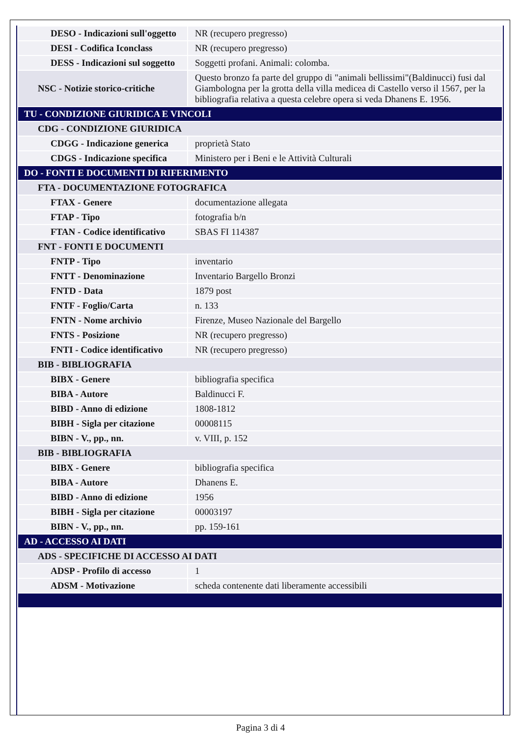| DESO - Indicazioni sull'oggetto | NR (recupero pregresso) |
| DESI - Codifica Iconclass | NR (recupero pregresso) |
| DESS - Indicazioni sul soggetto | Soggetti profani. Animali: colomba. |
| NSC - Notizie storico-critiche | Questo bronzo fa parte del gruppo di "animali bellissimi"(Baldinucci) fusi dal Giambologna per la grotta della villa medicea di Castello verso il 1567, per la bibliografia relativa a questa celebre opera si veda Dhanens E. 1956. |
| TU - CONDIZIONE GIURIDICA E VINCOLI | |
| CDG - CONDIZIONE GIURIDICA | |
| CDGG - Indicazione generica | proprietà Stato |
| CDGS - Indicazione specifica | Ministero per i Beni e le Attività Culturali |
| DO - FONTI E DOCUMENTI DI RIFERIMENTO | |
| FTA - DOCUMENTAZIONE FOTOGRAFICA | |
| FTAX - Genere | documentazione allegata |
| FTAP - Tipo | fotografia b/n |
| FTAN - Codice identificativo | SBAS FI 114387 |
| FNT - FONTI E DOCUMENTI | |
| FNTP - Tipo | inventario |
| FNTT - Denominazione | Inventario Bargello Bronzi |
| FNTD - Data | 1879 post |
| FNTF - Foglio/Carta | n. 133 |
| FNTN - Nome archivio | Firenze, Museo Nazionale del Bargello |
| FNTS - Posizione | NR (recupero pregresso) |
| FNTI - Codice identificativo | NR (recupero pregresso) |
| BIB - BIBLIOGRAFIA | |
| BIBX - Genere | bibliografia specifica |
| BIBA - Autore | Baldinucci F. |
| BIBD - Anno di edizione | 1808-1812 |
| BIBH - Sigla per citazione | 00008115 |
| BIBN - V., pp., nn. | v. VIII, p. 152 |
| BIB - BIBLIOGRAFIA | |
| BIBX - Genere | bibliografia specifica |
| BIBA - Autore | Dhanens E. |
| BIBD - Anno di edizione | 1956 |
| BIBH - Sigla per citazione | 00003197 |
| BIBN - V., pp., nn. | pp. 159-161 |
| AD - ACCESSO AI DATI | |
| ADS - SPECIFICHE DI ACCESSO AI DATI | |
| ADSP - Profilo di accesso | 1 |
| ADSM - Motivazione | scheda contenente dati liberamente accessibili |
Pagina 3 di 4